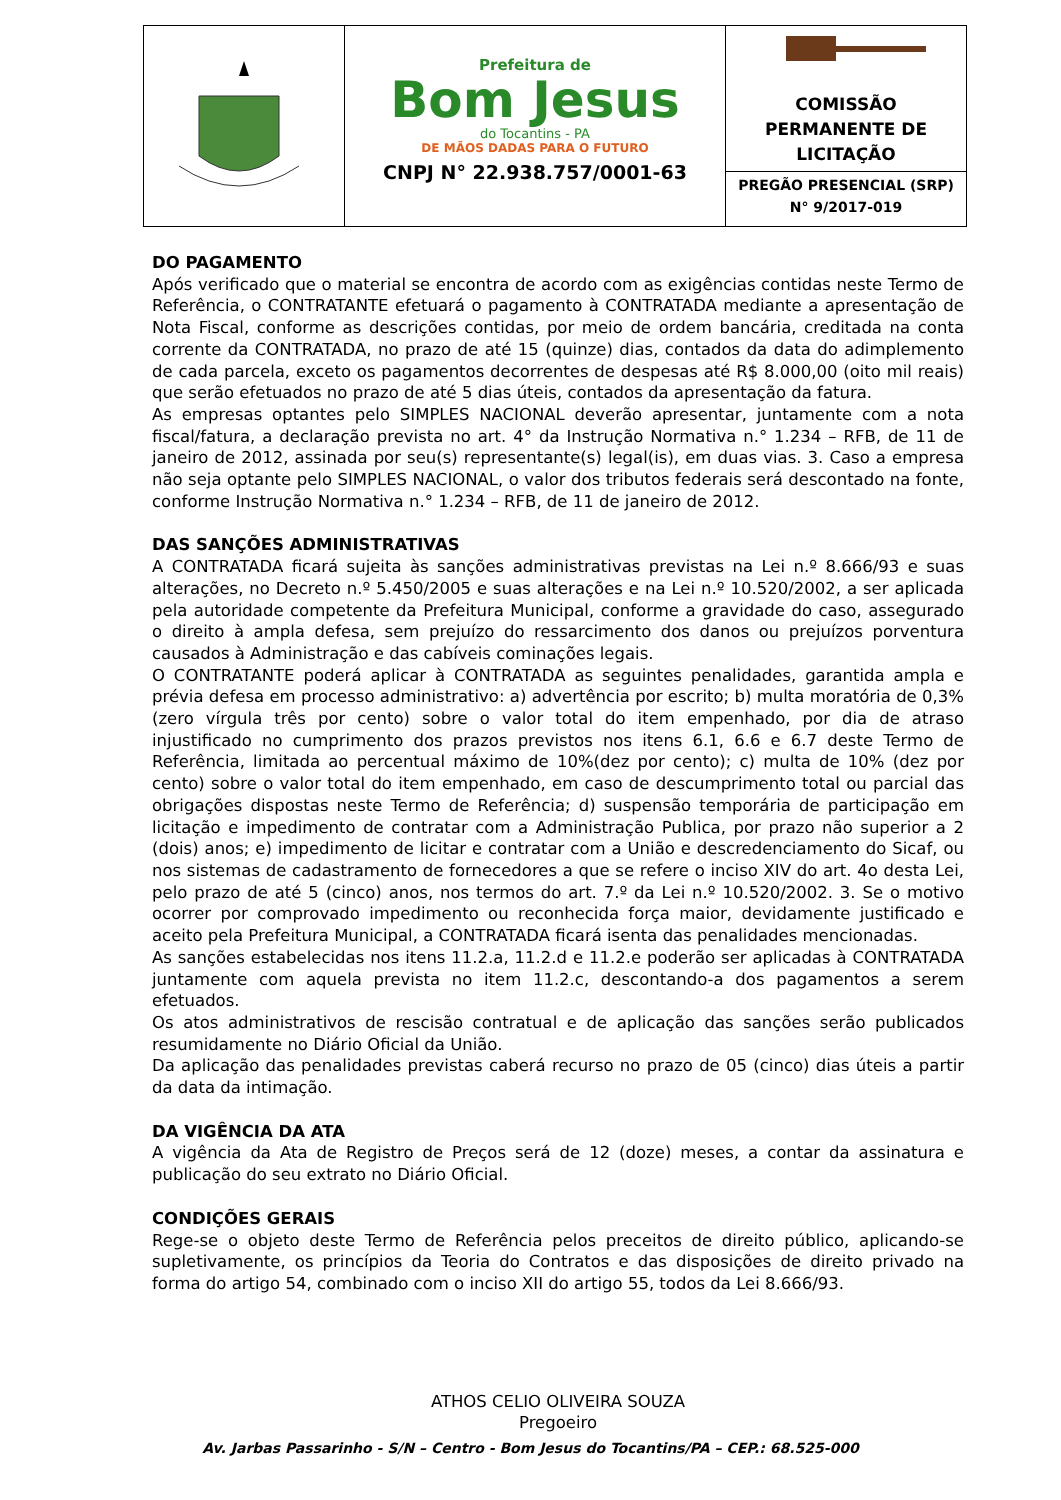Prefeitura de
Bom Jesus
do Tocantins - PA
DE MÃOS DADAS PARA O FUTURO
CNPJ N° 22.938.757/0001-63
COMISSÃO
PERMANENTE DE
LICITAÇÃO
PREGÃO PRESENCIAL (SRP)
N° 9/2017-019
DO PAGAMENTO
Após verificado que o material se encontra de acordo com as exigências contidas neste Termo de Referência, o CONTRATANTE efetuará o pagamento à CONTRATADA mediante a apresentação de Nota Fiscal, conforme as descrições contidas, por meio de ordem bancária, creditada na conta corrente da CONTRATADA, no prazo de até 15 (quinze) dias, contados da data do adimplemento de cada parcela, exceto os pagamentos decorrentes de despesas até R$ 8.000,00 (oito mil reais) que serão efetuados no prazo de até 5 dias úteis, contados da apresentação da fatura.
As empresas optantes pelo SIMPLES NACIONAL deverão apresentar, juntamente com a nota fiscal/fatura, a declaração prevista no art. 4° da Instrução Normativa n.° 1.234 – RFB, de 11 de janeiro de 2012, assinada por seu(s) representante(s) legal(is), em duas vias. 3. Caso a empresa não seja optante pelo SIMPLES NACIONAL, o valor dos tributos federais será descontado na fonte, conforme Instrução Normativa n.° 1.234 – RFB, de 11 de janeiro de 2012.
DAS SANÇÕES ADMINISTRATIVAS
A CONTRATADA ficará sujeita às sanções administrativas previstas na Lei n.º 8.666/93 e suas alterações, no Decreto n.º 5.450/2005 e suas alterações e na Lei n.º 10.520/2002, a ser aplicada pela autoridade competente da Prefeitura Municipal, conforme a gravidade do caso, assegurado o direito à ampla defesa, sem prejuízo do ressarcimento dos danos ou prejuízos porventura causados à Administração e das cabíveis cominações legais.
O CONTRATANTE poderá aplicar à CONTRATADA as seguintes penalidades, garantida ampla e prévia defesa em processo administrativo: a) advertência por escrito; b) multa moratória de 0,3% (zero vírgula três por cento) sobre o valor total do item empenhado, por dia de atraso injustificado no cumprimento dos prazos previstos nos itens 6.1, 6.6 e 6.7 deste Termo de Referência, limitada ao percentual máximo de 10%(dez por cento); c) multa de 10% (dez por cento) sobre o valor total do item empenhado, em caso de descumprimento total ou parcial das obrigações dispostas neste Termo de Referência; d) suspensão temporária de participação em licitação e impedimento de contratar com a Administração Publica, por prazo não superior a 2 (dois) anos; e) impedimento de licitar e contratar com a União e descredenciamento do Sicaf, ou nos sistemas de cadastramento de fornecedores a que se refere o inciso XIV do art. 4o desta Lei, pelo prazo de até 5 (cinco) anos, nos termos do art. 7.º da Lei n.º 10.520/2002. 3. Se o motivo ocorrer por comprovado impedimento ou reconhecida força maior, devidamente justificado e aceito pela Prefeitura Municipal, a CONTRATADA ficará isenta das penalidades mencionadas.
As sanções estabelecidas nos itens 11.2.a, 11.2.d e 11.2.e poderão ser aplicadas à CONTRATADA juntamente com aquela prevista no item 11.2.c, descontando-a dos pagamentos a serem efetuados.
Os atos administrativos de rescisão contratual e de aplicação das sanções serão publicados resumidamente no Diário Oficial da União.
Da aplicação das penalidades previstas caberá recurso no prazo de 05 (cinco) dias úteis a partir da data da intimação.
DA VIGÊNCIA DA ATA
A vigência da Ata de Registro de Preços será de 12 (doze) meses, a contar da assinatura e publicação do seu extrato no Diário Oficial.
CONDIÇÕES GERAIS
Rege-se o objeto deste Termo de Referência pelos preceitos de direito público, aplicando-se supletivamente, os princípios da Teoria do Contratos e das disposições de direito privado na forma do artigo 54, combinado com o inciso XII do artigo 55, todos da Lei 8.666/93.
ATHOS CELIO OLIVEIRA SOUZA
Pregoeiro
Av. Jarbas Passarinho - S/N – Centro - Bom Jesus do Tocantins/PA – CEP.: 68.525-000